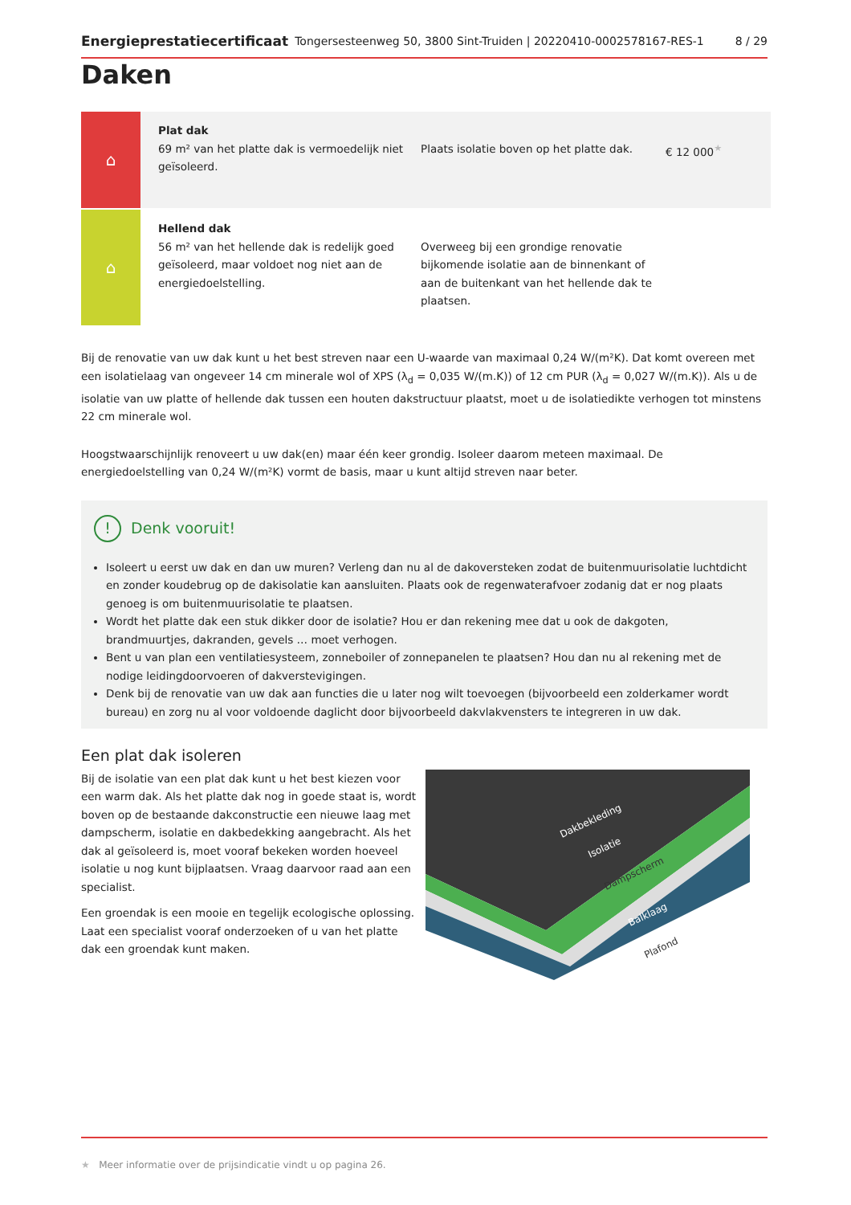Energieprestatiecertificaat Tongersesteenweg 50, 3800 Sint-Truiden | 20220410-0002578167-RES-1 8 / 29
Daken
⌂
Plat dak
69 m² van het platte dak is vermoedelijk niet geïsoleerd.
Plaats isolatie boven op het platte dak.
€ 12 000<sup>★</sup>
⌂
Hellend dak
56 m² van het hellende dak is redelijk goed geïsoleerd, maar voldoet nog niet aan de energiedoelstelling.
Overweeg bij een grondige renovatie bijkomende isolatie aan de binnenkant of aan de buitenkant van het hellende dak te plaatsen.
Bij de renovatie van uw dak kunt u het best streven naar een U-waarde van maximaal 0,24 W/(m²K). Dat komt overeen met een isolatielaag van ongeveer 14 cm minerale wol of XPS (λ<sub>d</sub> = 0,035 W/(m.K)) of 12 cm PUR (λ<sub>d</sub> = 0,027 W/(m.K)). Als u de isolatie van uw platte of hellende dak tussen een houten dakstructuur plaatst, moet u de isolatiedikte verhogen tot minstens 22 cm minerale wol.
Hoogstwaarschijnlijk renoveert u uw dak(en) maar één keer grondig. Isoleer daarom meteen maximaal. De energiedoelstelling van 0,24 W/(m²K) vormt de basis, maar u kunt altijd streven naar beter.
! Denk vooruit!
Isoleert u eerst uw dak en dan uw muren? Verleng dan nu al de dakoversteken zodat de buitenmuurisolatie luchtdicht en zonder koudebrug op de dakisolatie kan aansluiten. Plaats ook de regenwaterafvoer zodanig dat er nog plaats genoeg is om buitenmuurisolatie te plaatsen.
Wordt het platte dak een stuk dikker door de isolatie? Hou er dan rekening mee dat u ook de dakgoten, brandmuurtjes, dakranden, gevels … moet verhogen.
Bent u van plan een ventilatiesysteem, zonneboiler of zonnepanelen te plaatsen? Hou dan nu al rekening met de nodige leidingdoorvoeren of dakverstevigingen.
Denk bij de renovatie van uw dak aan functies die u later nog wilt toevoegen (bijvoorbeeld een zolderkamer wordt bureau) en zorg nu al voor voldoende daglicht door bijvoorbeeld dakvlakvensters te integreren in uw dak.
Een plat dak isoleren
Bij de isolatie van een plat dak kunt u het best kiezen voor een warm dak. Als het platte dak nog in goede staat is, wordt boven op de bestaande dakconstructie een nieuwe laag met dampscherm, isolatie en dakbedekking aangebracht. Als het dak al geïsoleerd is, moet vooraf bekeken worden hoeveel isolatie u nog kunt bijplaatsen. Vraag daarvoor raad aan een specialist.
Een groendak is een mooie en tegelijk ecologische oplossing. Laat een specialist vooraf onderzoeken of u van het platte dak een groendak kunt maken.
Dakbekleding
Isolatie
Dampscherm
Balklaag
Plafond
★ Meer informatie over de prijsindicatie vindt u op pagina 26.